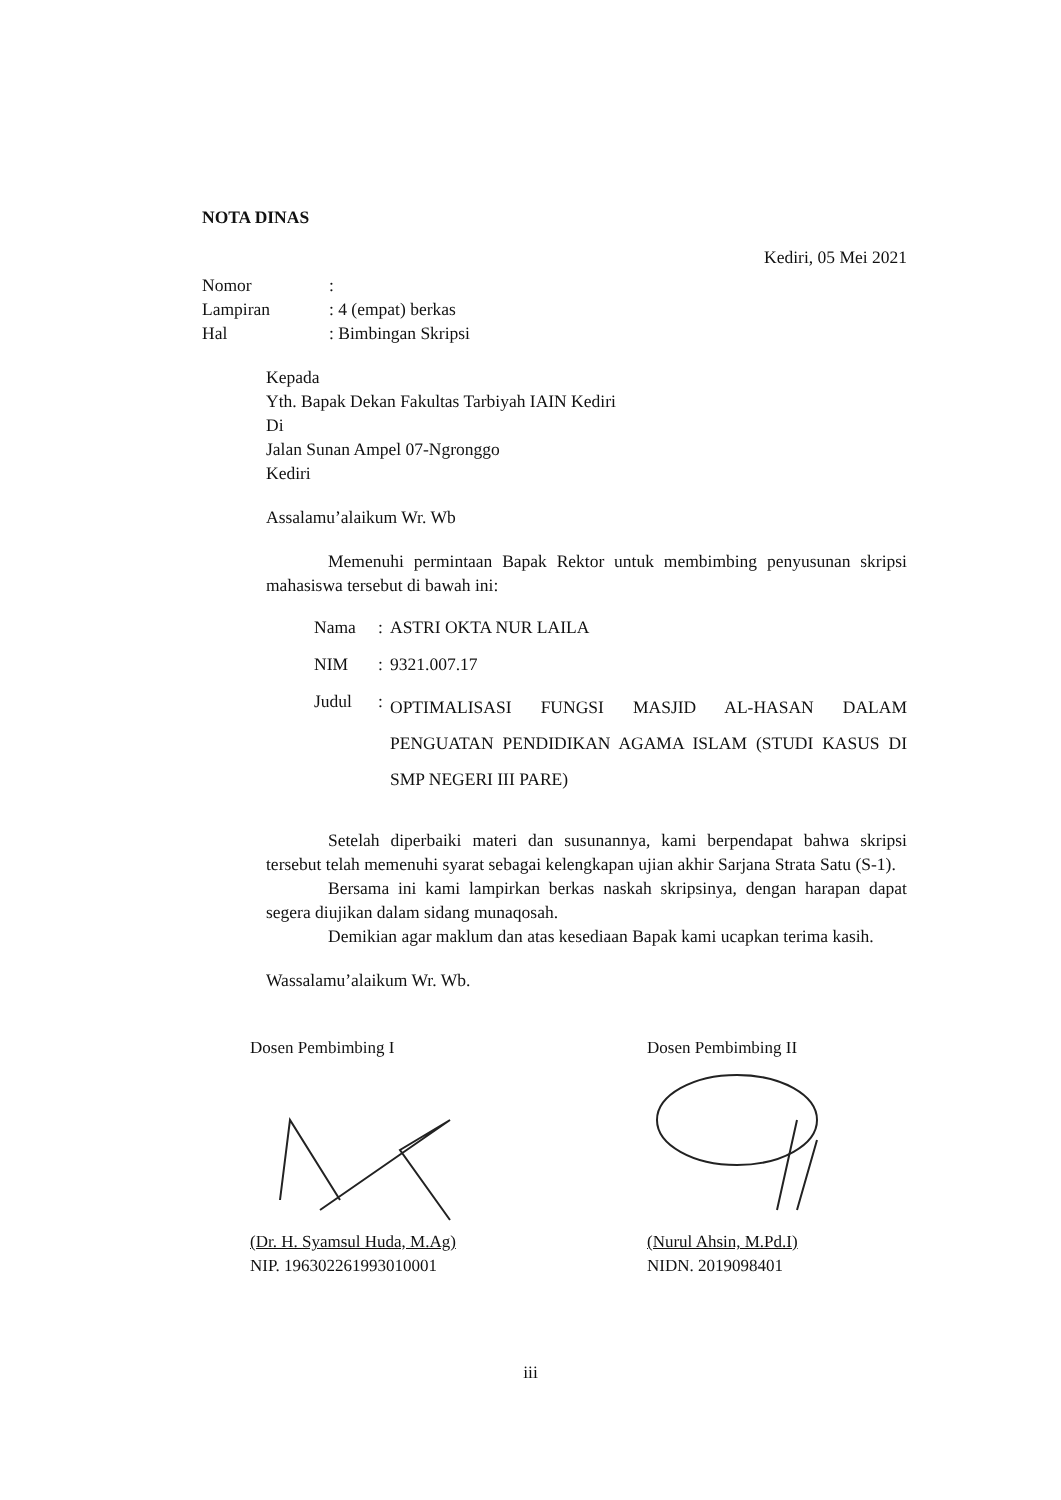NOTA DINAS
Kediri, 05 Mei 2021
Nomor:
Lampiran: 4 (empat) berkas
Hal: Bimbingan Skripsi
Kepada
Yth. Bapak Dekan Fakultas Tarbiyah IAIN Kediri
Di
Jalan Sunan Ampel 07-Ngronggo
Kediri
Assalamu’alaikum Wr. Wb
Memenuhi permintaan Bapak Rektor untuk membimbing penyusunan skripsi mahasiswa tersebut di bawah ini:
| Nama | : | ASTRI OKTA NUR LAILA |
| NIM | : | 9321.007.17 |
| Judul | : | OPTIMALISASI FUNGSI MASJID AL-HASAN DALAM PENGUATAN PENDIDIKAN AGAMA ISLAM (STUDI KASUS DI SMP NEGERI III PARE) |
Setelah diperbaiki materi dan susunannya, kami berpendapat bahwa skripsi tersebut telah memenuhi syarat sebagai kelengkapan ujian akhir Sarjana Strata Satu (S-1).
Bersama ini kami lampirkan berkas naskah skripsinya, dengan harapan dapat segera diujikan dalam sidang munaqosah.
Demikian agar maklum dan atas kesediaan Bapak kami ucapkan terima kasih.
Wassalamu’alaikum Wr. Wb.
Dosen Pembimbing I
(Dr. H. Syamsul Huda, M.Ag)
NIP. 196302261993010001
Dosen Pembimbing II
(Nurul Ahsin, M.Pd.I)
NIDN. 2019098401
iii